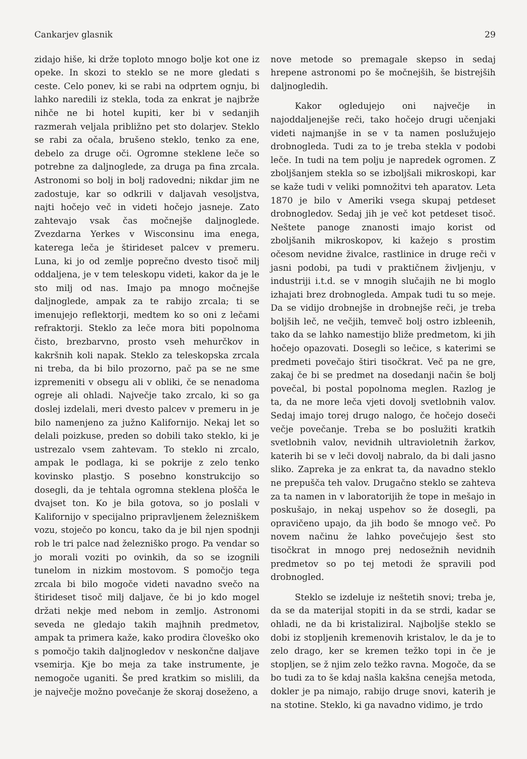Cankarjev glasnik 29
zidajo hiše, ki drže toploto mnogo bolje kot one iz opeke. In skozi to steklo se ne more gledati s ceste. Celo ponev, ki se rabi na odprtem ognju, bi lahko naredili iz stekla, toda za enkrat je najbrže nihče ne bi hotel kupiti, ker bi v sedanjih razmerah veljala približno pet sto dolarjev. Steklo se rabi za očala, brušeno steklo, tenko za ene, debelo za druge oči. Ogromne steklene leče so potrebne za daljnoglede, za druga pa fina zrcala. Astronomi so bolj in bolj radovedni; nikdar jim ne zadostuje, kar so odkrili v daljavah vesoljstva, najti hočejo več in videti hočejo jasneje. Zato zahtevajo vsak čas močnejše daljnoglede. Zvezdarna Yerkes v Wisconsinu ima enega, katerega leča je štirideset palcev v premeru. Luna, ki jo od zemlje poprečno dvesto tisoč milj oddaljena, je v tem teleskopu videti, kakor da je le sto milj od nas. Imajo pa mnogo močnejše daljnoglede, ampak za te rabijo zrcala; ti se imenujejo reflektorji, medtem ko so oni z lečami refraktorji. Steklo za leče mora biti popolnoma čisto, brezbarvno, prosto vseh mehurčkov in kakršnih koli napak. Steklo za teleskopska zrcala ni treba, da bi bilo prozorno, pač pa se ne sme izpremeniti v obsegu ali v obliki, če se nenadoma ogreje ali ohladi. Največje tako zrcalo, ki so ga doslej izdelali, meri dvesto palcev v premeru in je bilo namenjeno za južno Kalifornijo. Nekaj let so delali poizkuse, preden so dobili tako steklo, ki je ustrezalo vsem zahtevam. To steklo ni zrcalo, ampak le podlaga, ki se pokrije z zelo tenko kovinsko plastjo. S posebno konstrukcijo so dosegli, da je tehtala ogromna steklena plošča le dvajset ton. Ko je bila gotova, so jo poslali v Kalifornijo v specijalno pripravljenem železniškem vozu, stoječo po koncu, tako da je bil njen spodnji rob le tri palce nad železniško progo. Pa vendar so jo morali voziti po ovinkih, da so se izognili tunelom in nizkim mostovom. S pomočjo tega zrcala bi bilo mogoče videti navadno svečo na štirideset tisoč milj daljave, če bi jo kdo mogel držati nekje med nebom in zemljo. Astronomi seveda ne gledajo takih majhnih predmetov, ampak ta primera kaže, kako prodira človeško oko s pomočjo takih daljnogledov v neskončne daljave vsemirja. Kje bo meja za take instrumente, je nemogoče uganiti. Še pred kratkim so mislili, da je največje možno povečanje že skoraj doseženo, a
nove metode so premagale skepso in sedaj hrepene astronomi po še močnejših, še bistrejših daljnogledih.
Kakor ogledujejo oni največje in najoddaljenejše reči, tako hočejo drugi učenjaki videti najmanjše in se v ta namen poslužujejo drobnogleda. Tudi za to je treba stekla v podobi leče. In tudi na tem polju je napredek ogromen. Z zboljšanjem stekla so se izboljšali mikroskopi, kar se kaže tudi v veliki pomnožitvi teh aparatov. Leta 1870 je bilo v Ameriki vsega skupaj petdeset drobnogledov. Sedaj jih je več kot petdeset tisoč. Neštete panoge znanosti imajo korist od zboljšanih mikroskopov, ki kažejo s prostim očesom nevidne živalce, rastlinice in druge reči v jasni podobi, pa tudi v praktičnem življenju, v industriji i.t.d. se v mnogih slučajih ne bi moglo izhajati brez drobnogleda. Ampak tudi tu so meje. Da se vidijo drobnejše in drobnejše reči, je treba boljših leč, ne večjih, temveč bolj ostro izbleenih, tako da se lahko namestijo bliže predmetom, ki jih hočejo opazovati. Dosegli so lečice, s katerimi se predmeti povečajo štiri tisočkrat. Več pa ne gre, zakaj če bi se predmet na dosedanji način še bolj povečal, bi postal popolnoma meglen. Razlog je ta, da ne more leča vjeti dovolj svetlobnih valov. Sedaj imajo torej drugo nalogo, če hočejo doseči večje povečanje. Treba se bo poslužiti kratkih svetlobnih valov, nevidnih ultravioletnih žarkov, katerih bi se v leči dovolj nabralo, da bi dali jasno sliko. Zapreka je za enkrat ta, da navadno steklo ne prepušča teh valov. Drugačno steklo se zahteva za ta namen in v laboratorijih že tope in mešajo in poskušajo, in nekaj uspehov so že dosegli, pa opravičeno upajo, da jih bodo še mnogo več. Po novem načinu že lahko povečujejo šest sto tisočkrat in mnogo prej nedosežnih nevidnih predmetov so po tej metodi že spravili pod drobnogled.
Steklo se izdeluje iz neštetih snovi; treba je, da se da materijal stopiti in da se strdi, kadar se ohladi, ne da bi kristaliziral. Najboljše steklo se dobi iz stopljenih kremenovih kristalov, le da je to zelo drago, ker se kremen težko topi in če je stopljen, se ž njim zelo težko ravna. Mogoče, da se bo tudi za to še kdaj našla kakšna cenejša metoda, dokler je pa nimajo, rabijo druge snovi, katerih je na stotine. Steklo, ki ga navadno vidimo, je trdo